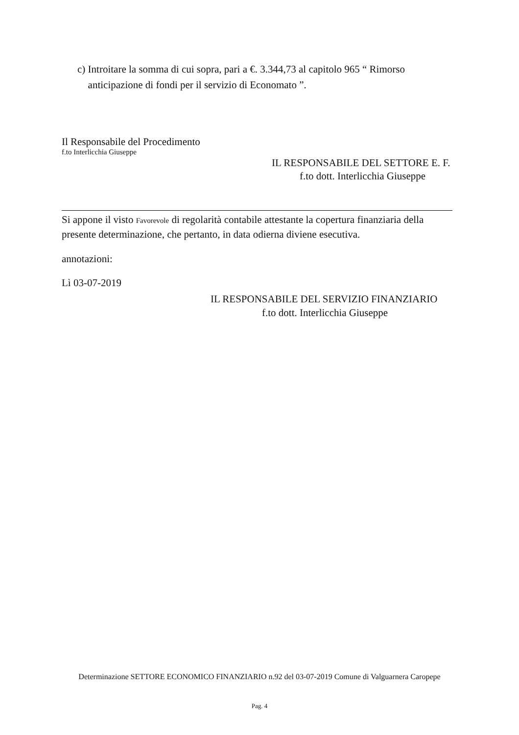c) Introitare la somma di cui sopra, pari a €. 3.344,73 al capitolo 965 “ Rimorso anticipazione di fondi per il servizio di Economato ”.
Il Responsabile del Procedimento
f.to Interlicchia Giuseppe
IL RESPONSABILE DEL SETTORE E. F.
f.to dott. Interlicchia Giuseppe
Si appone il visto Favorevole di regolarità contabile attestante la copertura finanziaria della presente determinazione, che pertanto, in data odierna diviene esecutiva.
annotazioni:
Lì 03-07-2019
IL RESPONSABILE DEL SERVIZIO FINANZIARIO
f.to dott. Interlicchia Giuseppe
Determinazione SETTORE ECONOMICO FINANZIARIO n.92 del 03-07-2019 Comune di Valguarnera Caropepe
Pag. 4